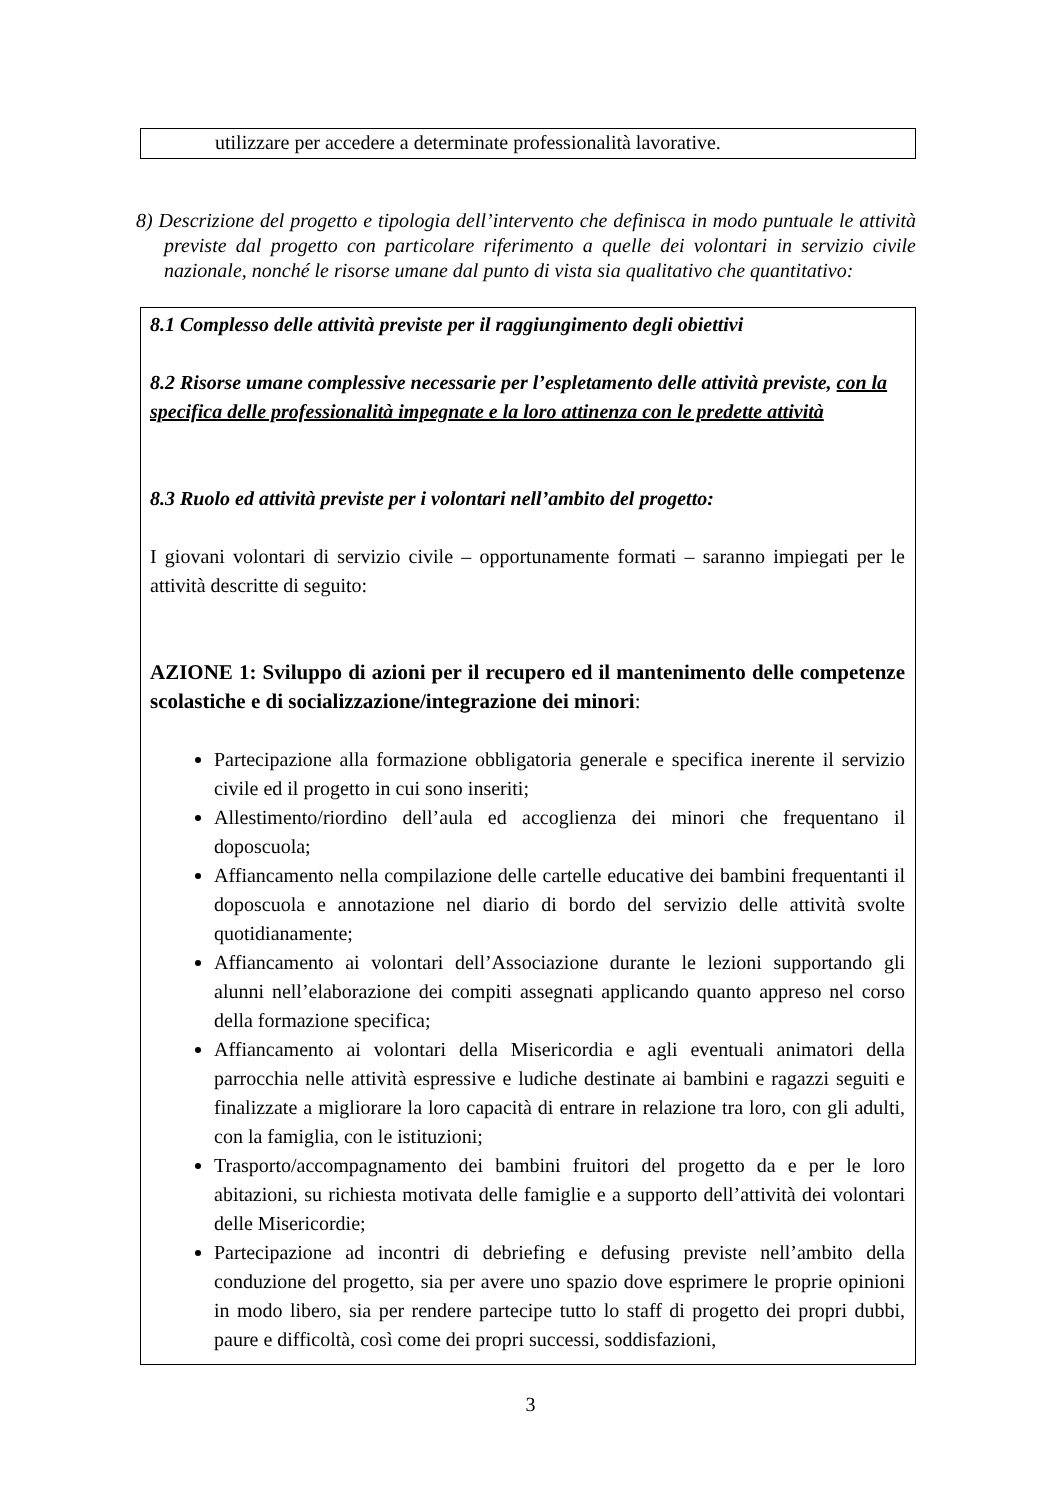utilizzare per accedere a determinate professionalità lavorative.
8) Descrizione del progetto e tipologia dell’intervento che definisca in modo puntuale le attività previste dal progetto con particolare riferimento a quelle dei volontari in servizio civile nazionale, nonché le risorse umane dal punto di vista sia qualitativo che quantitativo:
8.1 Complesso delle attività previste per il raggiungimento degli obiettivi
8.2 Risorse umane complessive necessarie per l’espletamento delle attività previste, con la specifica delle professionalità impegnate e la loro attinenza con le predette attività
8.3 Ruolo ed attività previste per i volontari nell’ambito del progetto:
I giovani volontari di servizio civile – opportunamente formati – saranno impiegati per le attività descritte di seguito:
AZIONE 1: Sviluppo di azioni per il recupero ed il mantenimento delle competenze scolastiche e di socializzazione/integrazione dei minori:
Partecipazione alla formazione obbligatoria generale e specifica inerente il servizio civile ed il progetto in cui sono inseriti;
Allestimento/riordino dell’aula ed accoglienza dei minori che frequentano il doposcuola;
Affiancamento nella compilazione delle cartelle educative dei bambini frequentanti il doposcuola e annotazione nel diario di bordo del servizio delle attività svolte quotidianamente;
Affiancamento ai volontari dell’Associazione durante le lezioni supportando gli alunni nell’elaborazione dei compiti assegnati applicando quanto appreso nel corso della formazione specifica;
Affiancamento ai volontari della Misericordia e agli eventuali animatori della parrocchia nelle attività espressive e ludiche destinate ai bambini e ragazzi seguiti e finalizzate a migliorare la loro capacità di entrare in relazione tra loro, con gli adulti, con la famiglia, con le istituzioni;
Trasporto/accompagnamento dei bambini fruitori del progetto da e per le loro abitazioni, su richiesta motivata delle famiglie e a supporto dell’attività dei volontari delle Misericordie;
Partecipazione ad incontri di debriefing e defusing previste nell’ambito della conduzione del progetto, sia per avere uno spazio dove esprimere le proprie opinioni in modo libero, sia per rendere partecipe tutto lo staff di progetto dei propri dubbi, paure e difficoltà, così come dei propri successi, soddisfazioni,
3